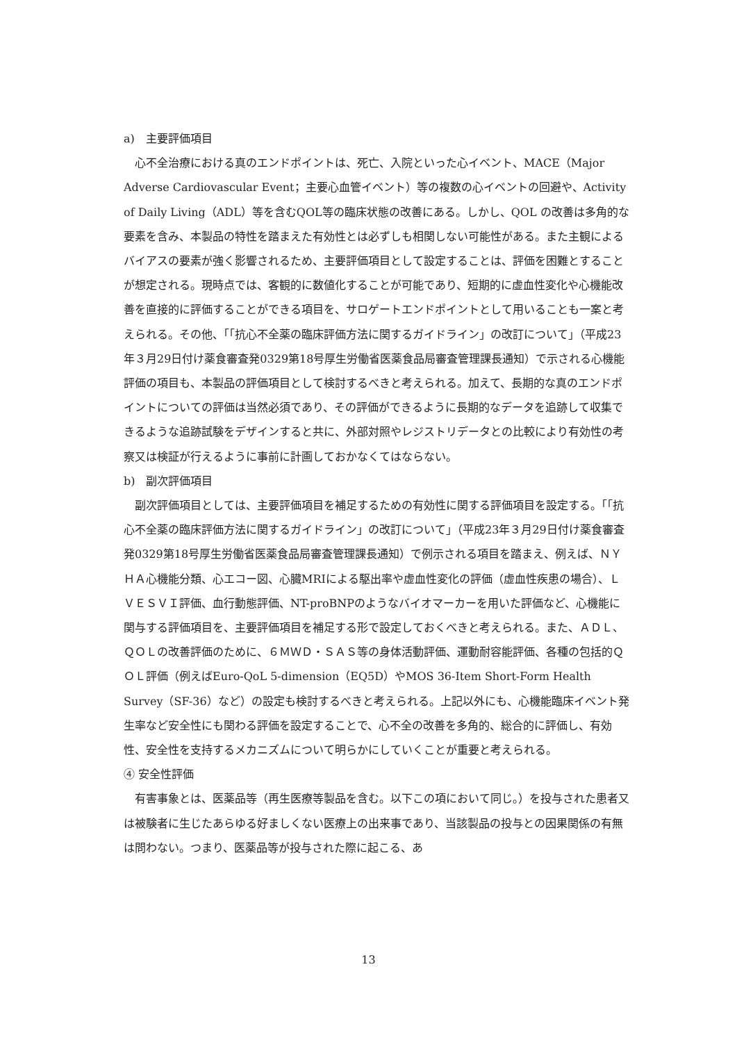a)　主要評価項目
心不全治療における真のエンドポイントは、死亡、入院といった心イベント、MACE（Major Adverse Cardiovascular Event；主要心血管イベント）等の複数の心イベントの回避や、Activity of Daily Living（ADL）等を含むQOL等の臨床状態の改善にある。しかし、QOL の改善は多角的な要素を含み、本製品の特性を踏まえた有効性とは必ずしも相関しない可能性がある。また主観によるバイアスの要素が強く影響されるため、主要評価項目として設定することは、評価を困難とすることが想定される。現時点では、客観的に数値化することが可能であり、短期的に虚血性変化や心機能改善を直接的に評価することができる項目を、サロゲートエンドポイントとして用いることも一案と考えられる。その他、「「抗心不全薬の臨床評価方法に関するガイドライン」の改訂について」（平成23年３月29日付け薬食審査発0329第18号厚生労働省医薬食品局審査管理課長通知）で示される心機能評価の項目も、本製品の評価項目として検討するべきと考えられる。加えて、長期的な真のエンドポイントについての評価は当然必須であり、その評価ができるように長期的なデータを追跡して収集できるような追跡試験をデザインすると共に、外部対照やレジストリデータとの比較により有効性の考察又は検証が行えるように事前に計画しておかなくてはならない。
b)　副次評価項目
副次評価項目としては、主要評価項目を補足するための有効性に関する評価項目を設定する。「「抗心不全薬の臨床評価方法に関するガイドライン」の改訂について」（平成23年３月29日付け薬食審査発0329第18号厚生労働省医薬食品局審査管理課長通知）で例示される項目を踏まえ、例えば、ＮＹＨＡ心機能分類、心エコー図、心臓MRIによる駆出率や虚血性変化の評価（虚血性疾患の場合）、ＬＶＥＳＶＩ評価、血行動態評価、NT-proBNPのようなバイオマーカーを用いた評価など、心機能に関与する評価項目を、主要評価項目を補足する形で設定しておくべきと考えられる。また、ＡＤＬ、ＱＯＬの改善評価のために、６ＭＷＤ・ＳＡＳ等の身体活動評価、運動耐容能評価、各種の包括的ＱＯＬ評価（例えばEuro-QoL 5-dimension（EQ5D）やMOS 36-Item Short-Form Health Survey（SF-36）など）の設定も検討するべきと考えられる。上記以外にも、心機能臨床イベント発生率など安全性にも関わる評価を設定することで、心不全の改善を多角的、総合的に評価し、有効性、安全性を支持するメカニズムについて明らかにしていくことが重要と考えられる。
④ 安全性評価
有害事象とは、医薬品等（再生医療等製品を含む。以下この項において同じ。）を投与された患者又は被験者に生じたあらゆる好ましくない医療上の出来事であり、当該製品の投与との因果関係の有無は問わない。つまり、医薬品等が投与された際に起こる、あ
13